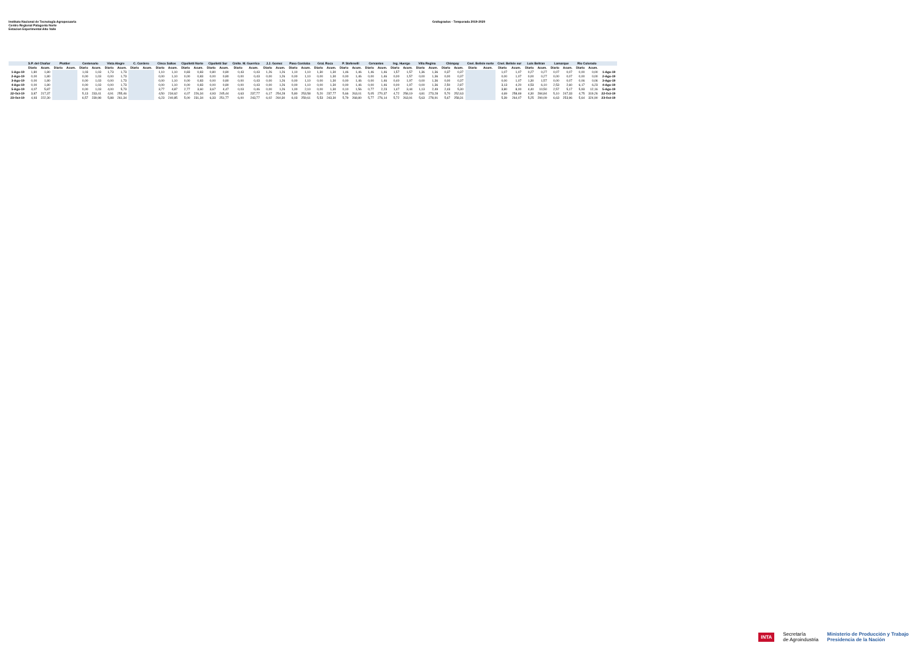Instituto Nacional de Tecnología Agropecuaria
Centro Regional Patagonia Norte
Estacion Experimental Alto Valle
Grafogrados - Temporada 2019-2020
| | S.P. del Chañar | | Plottier | | Centenario | | Vista Alegre | | C. Cordero | | Cinco Saltos | | Cipolletti Norte | | Cipolletti Sur | | Cmlte. M. Guerrico | | J.J. Gomez | | Paso Cordoba | | Gral. Roca | | P. Stefenelli | | Cervantes | | Ing. Huergo | | Villa Regina | | Chimpay | | Cnel. Belisle norte | | Cnel. Belisle sur | | Luis Beltran | | Lamarque | | Rio Colorado | | |
| --- | --- | --- | --- | --- | --- | --- | --- | --- | --- | --- | --- | --- | --- | --- | --- | --- | --- | --- | --- | --- | --- | --- | --- | --- | --- | --- | --- | --- | --- | --- | --- | --- | --- | --- | --- | --- | --- | --- | --- | --- | --- | --- | --- | --- | --- |
| | Diario | Acum. | Diario | Acum. | Diario | Acum. | Diario | Acum. | Diario | Acum. | Diario | Acum. | Diario | Acum. | Diario | Acum. | Diario | Acum. | Diario | Acum. | Diario | Acum. | Diario | Acum. | Diario | Acum. | Diario | Acum. | Diario | Acum. | Diario | Acum. | Diario | Acum. | Diario | Acum. | Diario | Acum. | Diario | Acum. | Diario | Acum. | Diario | Acum. | |
| 1-Ago-19 | 1,80 | 1,80 | | | 1,03 | 1,03 | 1,73 | 1,73 | | | 1,10 | 1,10 | 0,83 | 0,83 | 0,80 | 0,80 | 0,43 | 0,43 | 1,26 | 1,26 | 1,10 | 1,10 | 1,30 | 1,30 | 1,46 | 1,46 | 1,46 | 1,46 | 1,57 | 1,57 | 1,36 | 1,36 | 0,37 | 0,37 | | | 1,07 | 1,07 | 0,27 | 0,27 | 0,07 | 0,07 | 0,00 | 0,00 | 1-Ago-19 |
| 2-Ago-19 | 0,00 | 1,80 | | | 0,00 | 1,03 | 0,00 | 1,73 | | | 0,00 | 1,10 | 0,00 | 0,83 | 0,00 | 0,80 | 0,00 | 0,43 | 0,00 | 1,26 | 0,00 | 1,10 | 0,00 | 1,30 | 0,00 | 1,46 | 0,00 | 1,46 | 0,00 | 1,57 | 0,00 | 1,36 | 0,00 | 0,37 | | | 0,00 | 1,07 | 0,00 | 0,27 | 0,00 | 0,07 | 0,00 | 0,00 | 2-Ago-19 |
| 3-Ago-19 | 0,00 | 1,80 | | | 0,00 | 1,03 | 0,00 | 1,73 | | | 0,00 | 1,10 | 0,00 | 0,83 | 0,00 | 0,80 | 0,00 | 0,43 | 0,00 | 1,26 | 0,00 | 1,10 | 0,00 | 1,30 | 0,00 | 1,46 | 0,00 | 1,46 | 0,40 | 1,97 | 0,00 | 1,36 | 0,00 | 0,37 | | | 0,00 | 1,07 | 1,30 | 1,57 | 0,00 | 0,07 | 0,06 | 0,06 | 3-Ago-19 |
| 4-Ago-19 | 0,00 | 1,80 | | | 0,00 | 1,03 | 0,00 | 1,73 | | | 0,00 | 1,10 | 0,00 | 0,83 | 0,00 | 0,80 | 0,00 | 0,43 | 0,00 | 1,26 | 0,00 | 1,10 | 0,00 | 1,30 | 0,00 | 1,46 | 0,00 | 1,46 | 0,00 | 1,97 | 0,00 | 1,36 | 2,50 | 2,87 | | | 3,13 | 4,20 | 4,53 | 6,10 | 2,53 | 2,60 | 6,17 | 6,23 | 4-Ago-19 |
| 5-Ago-19 | 4,07 | 5,87 | | | 0,00 | 1,03 | 4,00 | 5,73 | | | 3,77 | 4,87 | 2,77 | 3,60 | 3,67 | 4,47 | 0,03 | 0,46 | 0,00 | 1,26 | 1,00 | 2,10 | 0,00 | 1,30 | 0,10 | 1,56 | 0,77 | 2,23 | 1,47 | 3,44 | 1,13 | 2,49 | 2,43 | 5,30 | | | 3,80 | 8,00 | 4,40 | 10,50 | 2,57 | 5,17 | 5,93 | 12,16 | 5-Ago-19 |
| 22-Oct-19 | 3,87 | 217,37 | | | 5,13 | 233,41 | 4,91 | 255,46 | | | 4,50 | 234,62 | 4,07 | 226,34 | 4,93 | 245,44 | 4,63 | 237,77 | 6,17 | 254,28 | 5,80 | 253,58 | 5,20 | 237,77 | 5,66 | 263,01 | 5,05 | 270,37 | 4,72 | 258,19 | 4,81 | 273,28 | 5,70 | 252,63 | | | 4,69 | 258,69 | 4,30 | 284,84 | 5,10 | 247,33 | 4,75 | 319,26 | 22-Oct-19 |
| 23-Oct-19 | 4,93 | 222,30 | | | 6,57 | 239,98 | 5,88 | 261,34 | | | 6,23 | 240,85 | 5,00 | 231,34 | 6,33 | 251,77 | 6,00 | 243,77 | 6,02 | 260,30 | 6,03 | 259,61 | 5,53 | 243,30 | 5,79 | 268,80 | 5,77 | 276,14 | 5,72 | 263,91 | 5,63 | 278,91 | 5,67 | 258,31 | | | 5,39 | 264,07 | 5,25 | 290,09 | 6,63 | 253,96 | 5,64 | 324,90 | 23-Oct-19 |
INTA Secretaría
de Agroindustria Ministerio de Producción y Trabajo
Presidencia de la Nación